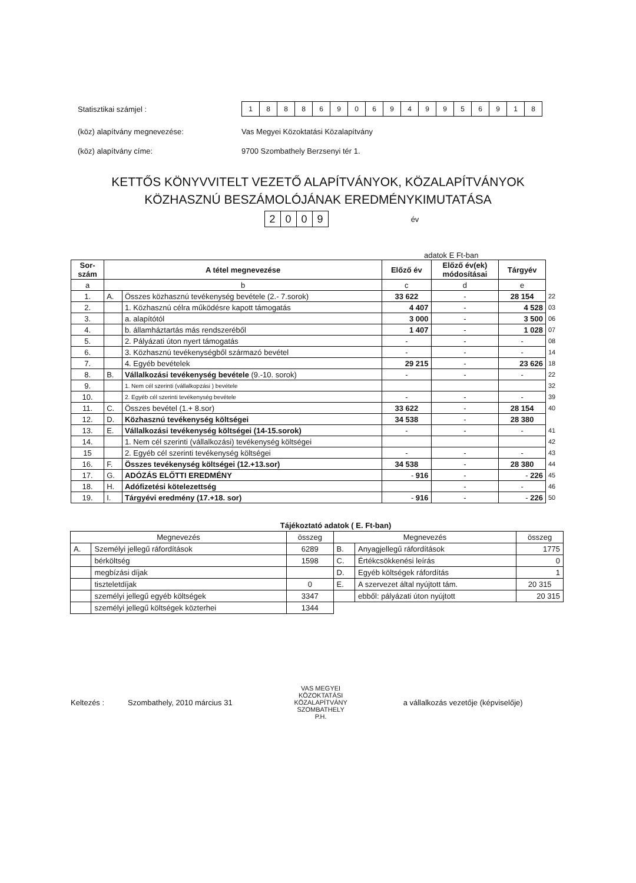Statisztikai számjel :
18886906949956918
(köz) alapítvány megnevezése:
Vas Megyei Közoktatási Közalapítvány
(köz) alapítvány címe:
9700 Szombathely Berzsenyi tér 1.
KETTŐS KÖNYVVITELT VEZETŐ ALAPÍTVÁNYOK, KÖZALAPÍTVÁNYOK
KÖZHASZNÚ BESZÁMOLÓJÁNAK EREDMÉNYKIMUTATÁSA
2009
év
adatok E Ft-ban
| Sor- szám | A tétel megnevezése | | Előző év | Előző év(ek) módosításai | Tárgyév | |
| a | b | | c | d | e | |
| 1. | A. | Összes közhasznú tevékenység bevétele (2.- 7.sorok) | 33 622 | - | 28 154 | 22 |
| 2. | | 1. Közhasznú célra működésre kapott támogatás | 4 407 | - | 4 528 | 03 |
| 3. | | a. alapítótól | 3 000 | - | 3 500 | 06 |
| 4. | | b. államháztartás más rendszeréből | 1 407 | - | 1 028 | 07 |
| 5. | | 2. Pályázati úton nyert támogatás | - | - | - | 08 |
| 6. | | 3. Közhasznú tevékenységből származó bevétel | - | - | - | 14 |
| 7. | | 4. Egyéb bevételek | 29 215 | - | 23 626 | 18 |
| 8. | B. | Vállalkozási tevékenység bevétele (9.-10. sorok) | - | - | - | 22 |
| 9. | | 1. Nem cél szerinti (vállalkopzási ) bevétele | | | | 32 |
| 10. | | 2. Egyéb cél szerinti tevékenység bevétele | - | - | - | 39 |
| 11. | C. | Összes bevétel (1.+ 8.sor) | 33 622 | - | 28 154 | 40 |
| 12. | D. | Közhasznú tevékenység költségei | 34 538 | - | 28 380 | |
| 13. | E. | Vállalkozási tevékenység költségei (14-15.sorok) | - | - | - | 41 |
| 14. | | 1. Nem cél szerinti (vállalkozási) tevékenység költségei | | | | 42 |
| 15 | | 2. Egyéb cél szerinti tevékenység költségei | - | - | - | 43 |
| 16. | F. | Összes tevékenység költségei (12.+13.sor) | 34 538 | - | 28 380 | 44 |
| 17. | G. | ADÓZÁS ELŐTTI EREDMÉNY | - 916 | - | - 226 | 45 |
| 18. | H. | Adófizetési kötelezettség | | - | - | 46 |
| 19. | I. | Tárgyévi eredmény (17.+18. sor) | - 916 | - | - 226 | 50 |
Tájékoztató adatok ( E. Ft-ban)
| Megnevezés | | összeg | Megnevezés | | összeg |
| --- | --- | --- | --- | --- | --- |
| A. | Személyi jellegű ráfordítások | 6289 | B. | Anyagjellegű ráfordítások | 1775 |
| | bérköltség | 1598 | C. | Értékcsökkenési leírás | 0 |
| | megbízási díjak | | D. | Egyéb költségek ráfordítás | 1 |
| | tiszteletdíjak | 0 | E. | A szervezet által nyújtott tám. | 20 315 |
| | személyi jellegű egyéb költségek | 3347 | | ebből: pályázati úton nyújtott | 20 315 |
| | személyi jellegű költségek közterhei | 1344 | | | |
Keltezés : Szombathely, 2010 március 31
VAS MEGYEI KÖZOKTATÁSI KÖZALAPÍTVÁNY SZOMBATHELY
P.H.
a vállalkozás vezetője (képviselője)